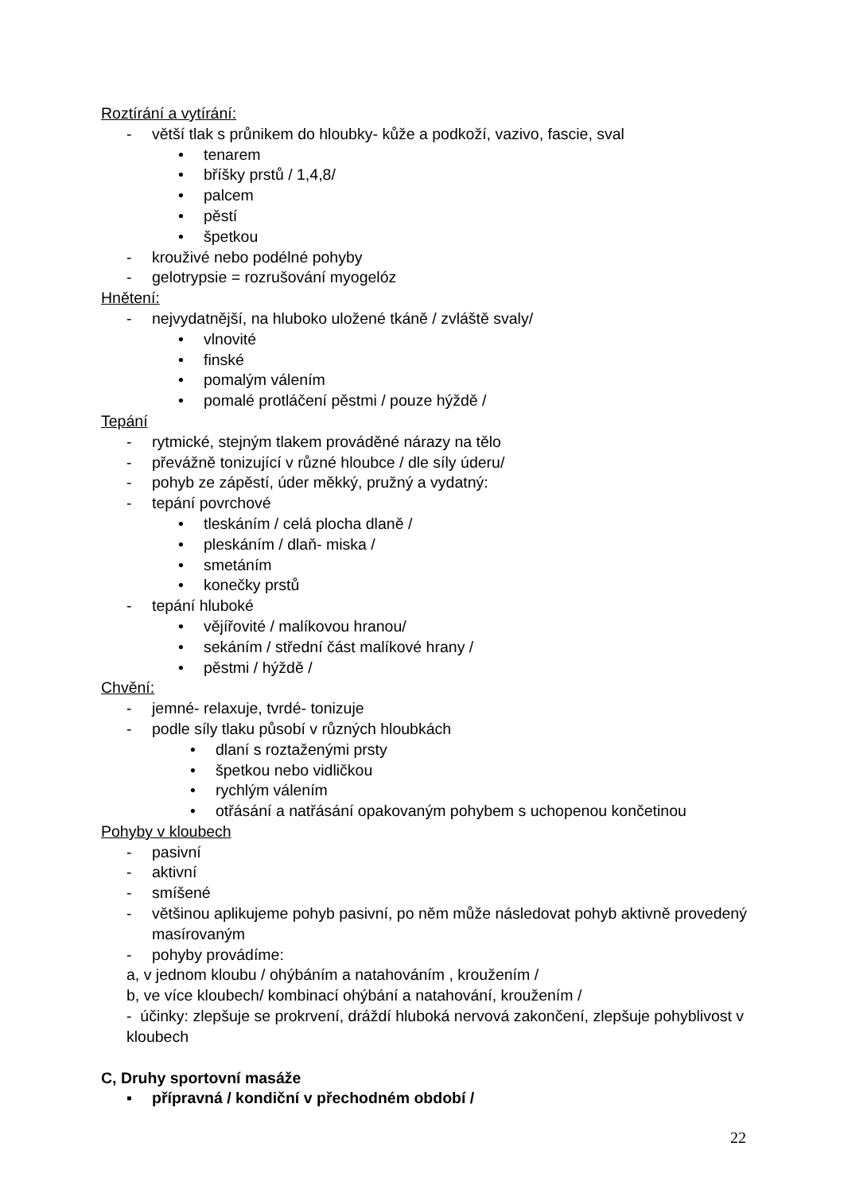Roztírání a vytírání:
- větší tlak s průnikem do hloubky- kůže a podkoží, vazivo, fascie, sval
• tenarem
• bříšky prstů / 1,4,8/
• palcem
• pěstí
• špetkou
- krouživé nebo podélné pohyby
- gelotrypsie = rozrušování myogelóz
Hnětení:
- nejvydatnější, na hluboko uložené tkáně / zvláště svaly/
• vlnovité
• finské
• pomalým válením
• pomalé protláčení pěstmi / pouze hýždě /
Tepání
- rytmické, stejným tlakem prováděné nárazy na tělo
- převážně tonizující v různé hloubce / dle síly úderu/
- pohyb ze zápěstí, úder měkký, pružný a vydatný:
- tepání povrchové
• tleskáním / celá plocha dlaně /
• pleskáním / dlaň- miska /
• smetáním
• konečky prstů
- tepání hluboké
• vějířovité / malíkovou hranou/
• sekáním / střední část malíkové hrany /
• pěstmi / hýždě /
Chvění:
- jemné- relaxuje, tvrdé- tonizuje
- podle síly tlaku působí v různých hloubkách
• dlaní s roztaženými prsty
• špetkou nebo vidličkou
• rychlým válením
• otřásání a natřásání opakovaným pohybem s uchopenou končetinou
Pohyby v kloubech
- pasivní
- aktivní
- smíšené
- většinou aplikujeme pohyb pasivní, po něm může následovat pohyb aktivně provedený masírovaným
- pohyby provádíme:
a, v jednom kloubu / ohýbáním a natahováním , kroužením /
b, ve více kloubech/ kombinací ohýbání a natahování, kroužením /
- účinky: zlepšuje se prokrvení, dráždí hluboká nervová zakončení, zlepšuje pohyblivost v kloubech
C, Druhy sportovní masáže
▪ přípravná / kondiční v přechodném období /
22